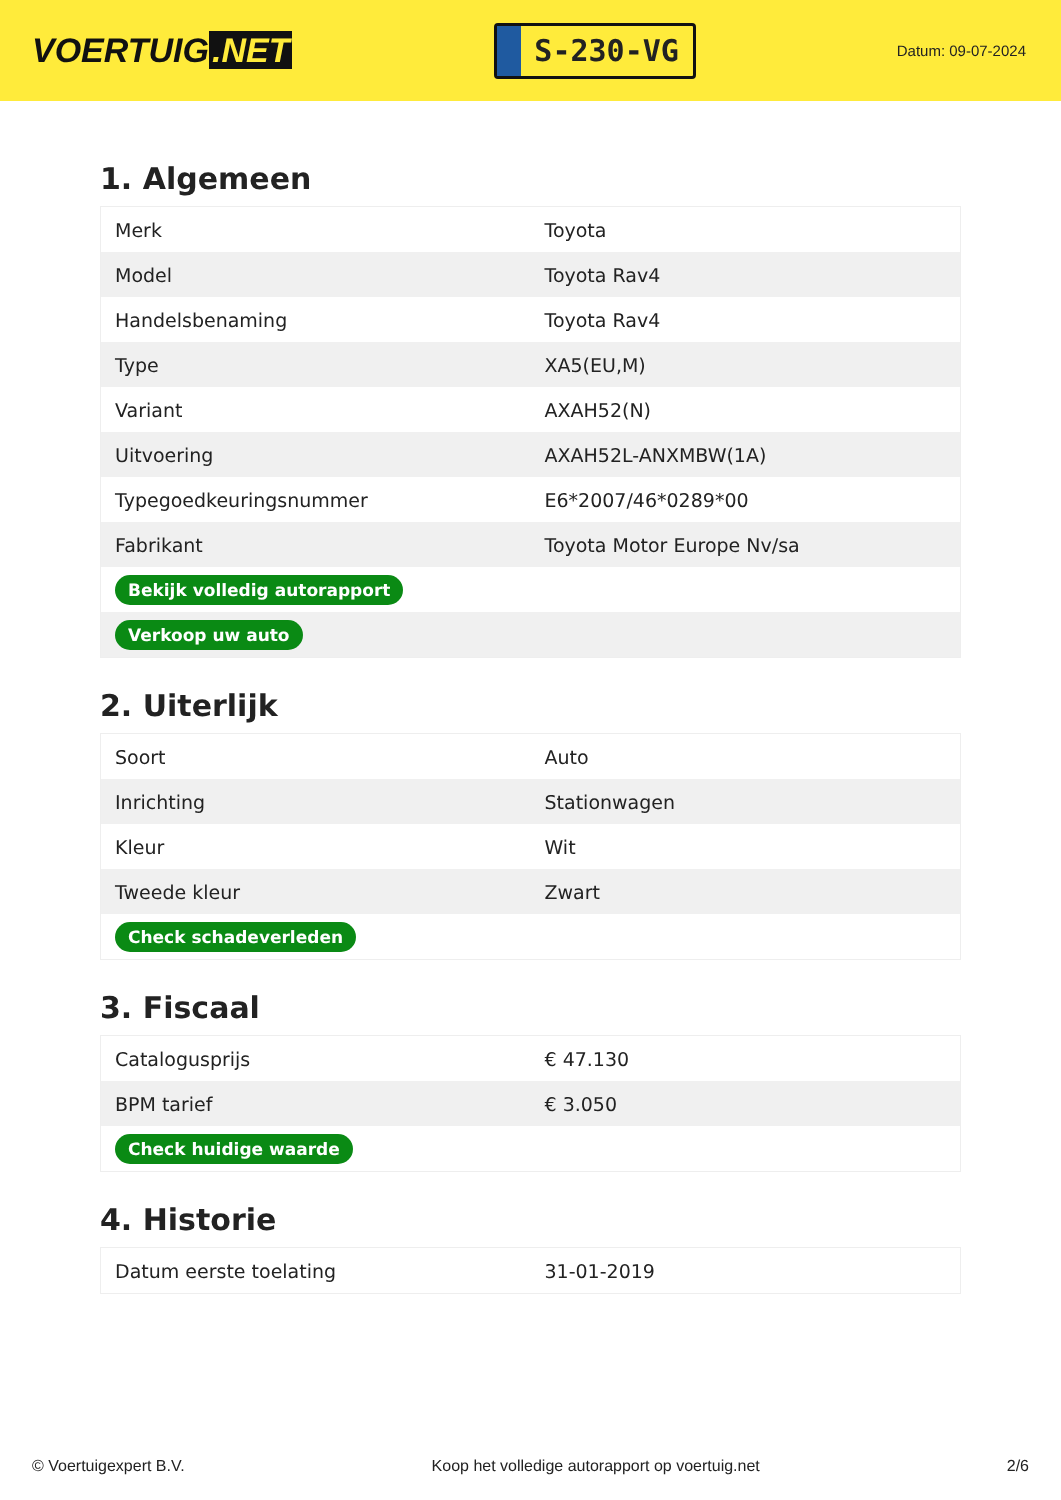VOERTUIG.NET
S-230-VG
Datum: 09-07-2024
1. Algemeen
| Merk | Toyota |
| Model | Toyota Rav4 |
| Handelsbenaming | Toyota Rav4 |
| Type | XA5(EU,M) |
| Variant | AXAH52(N) |
| Uitvoering | AXAH52L-ANXMBW(1A) |
| Typegoedkeuringsnummer | E6*2007/46*0289*00 |
| Fabrikant | Toyota Motor Europe Nv/sa |
| Bekijk volledig autorapport | |
| Verkoop uw auto | |
2. Uiterlijk
| Soort | Auto |
| Inrichting | Stationwagen |
| Kleur | Wit |
| Tweede kleur | Zwart |
| Check schadeverleden | |
3. Fiscaal
| Catalogusprijs | € 47.130 |
| BPM tarief | € 3.050 |
| Check huidige waarde | |
4. Historie
| Datum eerste toelating | 31-01-2019 |
© Voertuigexpert B.V. Koop het volledige autorapport op voertuig.net 2/6